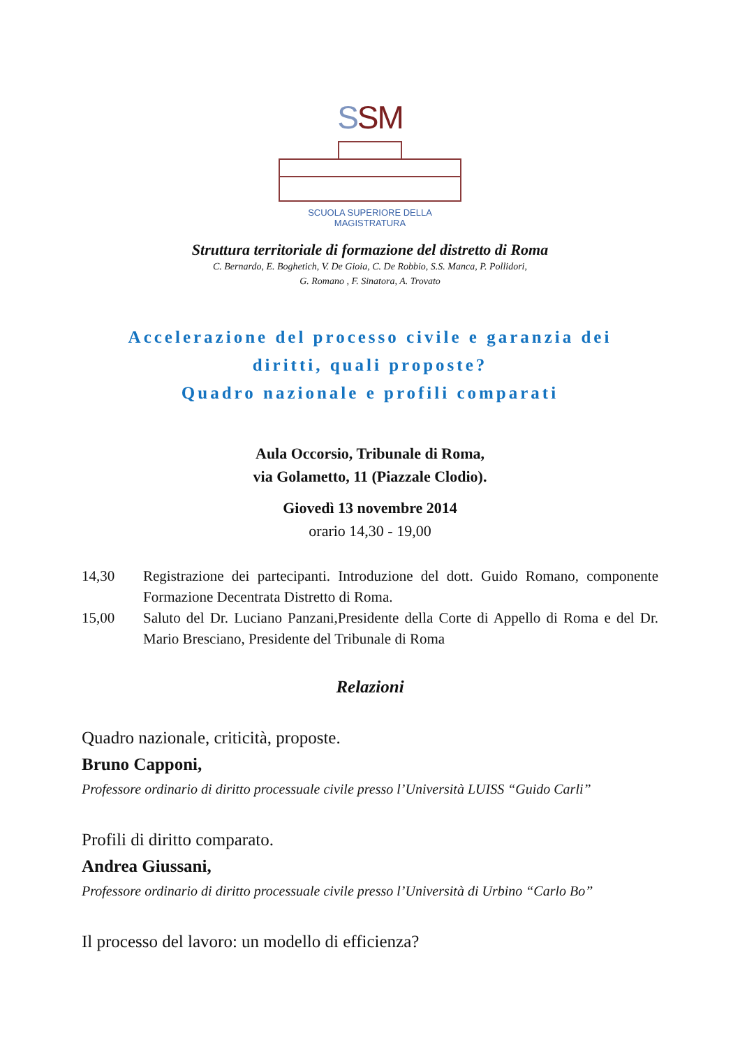SSM
SCUOLA SUPERIORE DELLA MAGISTRATURA
Struttura territoriale di formazione del distretto di Roma
C. Bernardo, E. Boghetich, V. De Gioia, C. De Robbio, S.S. Manca, P. Pollidori,
G. Romano , F. Sinatora, A. Trovato
Accelerazione del processo civile e garanzia dei
diritti, quali proposte?
Quadro nazionale e profili comparati
Aula Occorsio, Tribunale di Roma,
via Golametto, 11 (Piazzale Clodio).
Giovedì 13 novembre 2014
orario 14,30 - 19,00
14,30 Registrazione dei partecipanti. Introduzione del dott. Guido Romano, componente Formazione Decentrata Distretto di Roma.
15,00 Saluto del Dr. Luciano Panzani,Presidente della Corte di Appello di Roma e del Dr. Mario Bresciano, Presidente del Tribunale di Roma
Relazioni
Quadro nazionale, criticità, proposte.
Bruno Capponi,
Professore ordinario di diritto processuale civile presso l’Università LUISS “Guido Carli”
Profili di diritto comparato.
Andrea Giussani,
Professore ordinario di diritto processuale civile presso l’Università di Urbino “Carlo Bo”
Il processo del lavoro: un modello di efficienza?